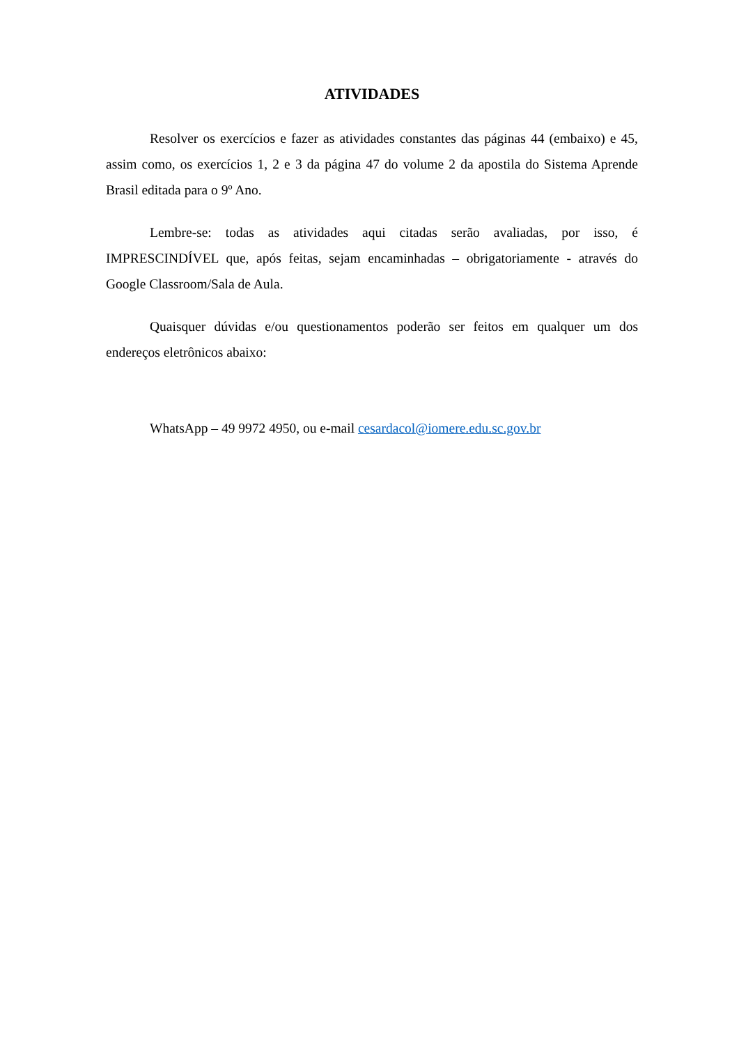ATIVIDADES
Resolver os exercícios e fazer as atividades constantes das páginas 44 (embaixo) e 45, assim como, os exercícios 1, 2 e 3 da página 47 do volume 2 da apostila do Sistema Aprende Brasil editada para o 9º Ano.
Lembre-se: todas as atividades aqui citadas serão avaliadas, por isso, é IMPRESCINDÍVEL que, após feitas, sejam encaminhadas – obrigatoriamente - através do Google Classroom/Sala de Aula.
Quaisquer dúvidas e/ou questionamentos poderão ser feitos em qualquer um dos endereços eletrônicos abaixo:
WhatsApp – 49 9972 4950, ou e-mail cesardacol@iomere.edu.sc.gov.br